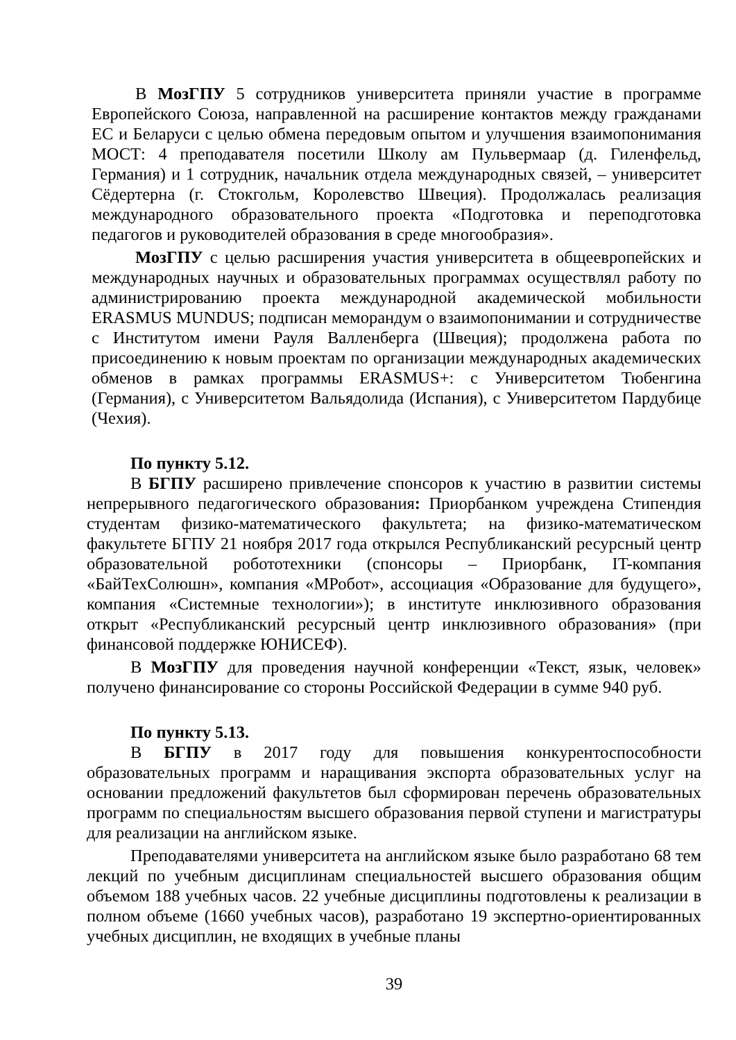В МозГПУ 5 сотрудников университета приняли участие в программе Европейского Союза, направленной на расширение контактов между гражданами ЕС и Беларуси с целью обмена передовым опытом и улучшения взаимопонимания МОСТ: 4 преподавателя посетили Школу ам Пульвермаар (д. Гиленфельд, Германия) и 1 сотрудник, начальник отдела международных связей, – университет Сёдертерна (г. Стокгольм, Королевство Швеция). Продолжалась реализация международного образовательного проекта «Подготовка и переподготовка педагогов и руководителей образования в среде многообразия».
МозГПУ с целью расширения участия университета в общеевропейских и международных научных и образовательных программах осуществлял работу по администрированию проекта международной академической мобильности ERASMUS MUNDUS; подписан меморандум о взаимопонимании и сотрудничестве с Институтом имени Рауля Валленберга (Швеция); продолжена работа по присоединению к новым проектам по организации международных академических обменов в рамках программы ERASMUS+: с Университетом Тюбенгина (Германия), с Университетом Вальядолида (Испания), с Университетом Пардубице (Чехия).
По пункту 5.12.
В БГПУ расширено привлечение спонсоров к участию в развитии системы непрерывного педагогического образования: Приорбанком учреждена Стипендия студентам физико-математического факультета; на физико-математическом факультете БГПУ 21 ноября 2017 года открылся Республиканский ресурсный центр образовательной робототехники (спонсоры – Приорбанк, IT-компания «БайТехСолюшн», компания «МРобот», ассоциация «Образование для будущего», компания «Системные технологии»); в институте инклюзивного образования открыт «Республиканский ресурсный центр инклюзивного образования» (при финансовой поддержке ЮНИСЕФ).
В МозГПУ для проведения научной конференции «Текст, язык, человек» получено финансирование со стороны Российской Федерации в сумме 940 руб.
По пункту 5.13.
В БГПУ в 2017 году для повышения конкурентоспособности образовательных программ и наращивания экспорта образовательных услуг на основании предложений факультетов был сформирован перечень образовательных программ по специальностям высшего образования первой ступени и магистратуры для реализации на английском языке.
Преподавателями университета на английском языке было разработано 68 тем лекций по учебным дисциплинам специальностей высшего образования общим объемом 188 учебных часов. 22 учебные дисциплины подготовлены к реализации в полном объеме (1660 учебных часов), разработано 19 экспертно-ориентированных учебных дисциплин, не входящих в учебные планы
39